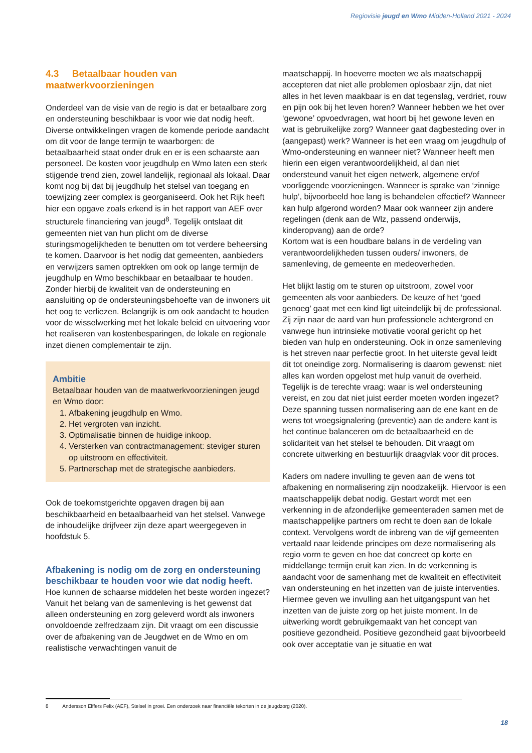Regiovisie jeugd en Wmo Midden-Holland 2021 - 2024
4.3 Betaalbaar houden van maatwerkvoorzieningen
Onderdeel van de visie van de regio is dat er betaalbare zorg en ondersteuning beschikbaar is voor wie dat nodig heeft. Diverse ontwikkelingen vragen de komende periode aandacht om dit voor de lange termijn te waarborgen: de betaalbaarheid staat onder druk en er is een schaarste aan personeel. De kosten voor jeugdhulp en Wmo laten een sterk stijgende trend zien, zowel landelijk, regionaal als lokaal. Daar komt nog bij dat bij jeugdhulp het stelsel van toegang en toewijzing zeer complex is georganiseerd. Ook het Rijk heeft hier een opgave zoals erkend is in het rapport van AEF over structurele financiering van jeugd<sup>8</sup>. Tegelijk ontslaat dit gemeenten niet van hun plicht om de diverse sturingsmogelijkheden te benutten om tot verdere beheersing te komen. Daarvoor is het nodig dat gemeenten, aanbieders en verwijzers samen optrekken om ook op lange termijn de jeugdhulp en Wmo beschikbaar en betaalbaar te houden. Zonder hierbij de kwaliteit van de ondersteuning en aansluiting op de ondersteuningsbehoefte van de inwoners uit het oog te verliezen. Belangrijk is om ook aandacht te houden voor de wisselwerking met het lokale beleid en uitvoering voor het realiseren van kostenbesparingen, de lokale en regionale inzet dienen complementair te zijn.
Ambitie
Betaalbaar houden van de maatwerkvoorzieningen jeugd en Wmo door:
1. Afbakening jeugdhulp en Wmo.
2. Het vergroten van inzicht.
3. Optimalisatie binnen de huidige inkoop.
4. Versterken van contractmanagement: steviger sturen op uitstroom en effectiviteit.
5. Partnerschap met de strategische aanbieders.
Ook de toekomstgerichte opgaven dragen bij aan beschikbaarheid en betaalbaarheid van het stelsel. Vanwege de inhoudelijke drijfveer zijn deze apart weergegeven in hoofdstuk 5.
Afbakening is nodig om de zorg en ondersteuning beschikbaar te houden voor wie dat nodig heeft.
Hoe kunnen de schaarse middelen het beste worden ingezet? Vanuit het belang van de samenleving is het gewenst dat alleen ondersteuning en zorg geleverd wordt als inwoners onvoldoende zelfredzaam zijn. Dit vraagt om een discussie over de afbakening van de Jeugdwet en de Wmo en om realistische verwachtingen vanuit de
maatschappij. In hoeverre moeten we als maatschappij accepteren dat niet alle problemen oplosbaar zijn, dat niet alles in het leven maakbaar is en dat tegenslag, verdriet, rouw en pijn ook bij het leven horen? Wanneer hebben we het over ‘gewone’ opvoedvragen, wat hoort bij het gewone leven en wat is gebruikelijke zorg? Wanneer gaat dagbesteding over in (aangepast) werk? Wanneer is het een vraag om jeugdhulp of Wmo-ondersteuning en wanneer niet? Wanneer heeft men hierin een eigen verantwoordelijkheid, al dan niet ondersteund vanuit het eigen netwerk, algemene en/of voorliggende voorzieningen. Wanneer is sprake van ‘zinnige hulp’, bijvoorbeeld hoe lang is behandelen effectief? Wanneer kan hulp afgerond worden? Maar ook wanneer zijn andere regelingen (denk aan de Wlz, passend onderwijs, kinderopvang) aan de orde?
Kortom wat is een houdbare balans in de verdeling van verantwoordelijkheden tussen ouders/ inwoners, de samenleving, de gemeente en medeoverheden.
Het blijkt lastig om te sturen op uitstroom, zowel voor gemeenten als voor aanbieders. De keuze of het ‘goed genoeg’ gaat met een kind ligt uiteindelijk bij de professional. Zij zijn naar de aard van hun professionele achtergrond en vanwege hun intrinsieke motivatie vooral gericht op het bieden van hulp en ondersteuning. Ook in onze samenleving is het streven naar perfectie groot. In het uiterste geval leidt dit tot oneindige zorg. Normalisering is daarom gewenst: niet alles kan worden opgelost met hulp vanuit de overheid. Tegelijk is de terechte vraag: waar is wel ondersteuning vereist, en zou dat niet juist eerder moeten worden ingezet? Deze spanning tussen normalisering aan de ene kant en de wens tot vroegsignalering (preventie) aan de andere kant is het continue balanceren om de betaalbaarheid en de solidariteit van het stelsel te behouden. Dit vraagt om concrete uitwerking en bestuurlijk draagvlak voor dit proces.
Kaders om nadere invulling te geven aan de wens tot afbakening en normalisering zijn noodzakelijk. Hiervoor is een maatschappelijk debat nodig. Gestart wordt met een verkenning in de afzonderlijke gemeenteraden samen met de maatschappelijke partners om recht te doen aan de lokale context. Vervolgens wordt de inbreng van de vijf gemeenten vertaald naar leidende principes om deze normalisering als regio vorm te geven en hoe dat concreet op korte en middellange termijn eruit kan zien. In de verkenning is aandacht voor de samenhang met de kwaliteit en effectiviteit van ondersteuning en het inzetten van de juiste interventies. Hiermee geven we invulling aan het uitgangspunt van het inzetten van de juiste zorg op het juiste moment. In de uitwerking wordt gebruikgemaakt van het concept van positieve gezondheid. Positieve gezondheid gaat bijvoorbeeld ook over acceptatie van je situatie en wat
8 Andersson Elffers Felix (AEF), Stelsel in groei. Een onderzoek naar financiële tekorten in de jeugdzorg (2020).
18